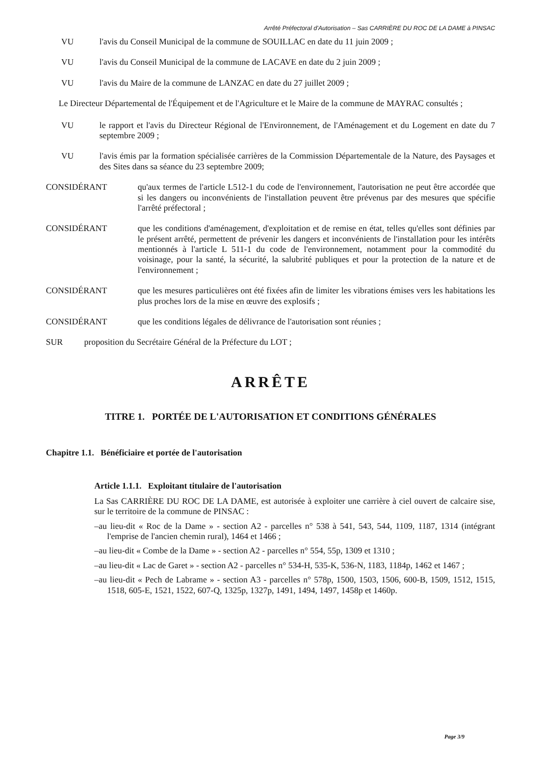Arrêté Préfectoral d'Autorisation – Sas CARRIÈRE DU ROC DE LA DAME à PINSAC
VU l'avis du Conseil Municipal de la commune de SOUILLAC en date du 11 juin 2009 ;
VU l'avis du Conseil Municipal de la commune de LACAVE en date du 2 juin 2009 ;
VU l'avis du Maire de la commune de LANZAC en date du 27 juillet 2009 ;
Le Directeur Départemental de l'Équipement et de l'Agriculture et le Maire de la commune de MAYRAC consultés ;
VU le rapport et l'avis du Directeur Régional de l'Environnement, de l'Aménagement et du Logement en date du 7 septembre 2009 ;
VU l'avis émis par la formation spécialisée carrières de la Commission Départementale de la Nature, des Paysages et des Sites dans sa séance du 23 septembre 2009;
CONSIDÉRANT qu'aux termes de l'article L512-1 du code de l'environnement, l'autorisation ne peut être accordée que si les dangers ou inconvénients de l'installation peuvent être prévenus par des mesures que spécifie l'arrêté préfectoral ;
CONSIDÉRANT que les conditions d'aménagement, d'exploitation et de remise en état, telles qu'elles sont définies par le présent arrêté, permettent de prévenir les dangers et inconvénients de l'installation pour les intérêts mentionnés à l'article L 511-1 du code de l'environnement, notamment pour la commodité du voisinage, pour la santé, la sécurité, la salubrité publiques et pour la protection de la nature et de l'environnement ;
CONSIDÉRANT que les mesures particulières ont été fixées afin de limiter les vibrations émises vers les habitations les plus proches lors de la mise en œuvre des explosifs ;
CONSIDÉRANT que les conditions légales de délivrance de l'autorisation sont réunies ;
SUR proposition du Secrétaire Général de la Préfecture du LOT ;
ARRÊTE
TITRE 1. PORTÉE DE L'AUTORISATION ET CONDITIONS GÉNÉRALES
Chapitre 1.1. Bénéficiaire et portée de l'autorisation
Article 1.1.1. Exploitant titulaire de l'autorisation
La Sas CARRIÈRE DU ROC DE LA DAME, est autorisée à exploiter une carrière à ciel ouvert de calcaire sise, sur le territoire de la commune de PINSAC :
–au lieu-dit « Roc de la Dame » - section A2 - parcelles n° 538 à 541, 543, 544, 1109, 1187, 1314 (intégrant l'emprise de l'ancien chemin rural), 1464 et 1466 ;
–au lieu-dit « Combe de la Dame » - section A2 - parcelles n° 554, 55p, 1309 et 1310 ;
–au lieu-dit « Lac de Garet » - section A2 - parcelles n° 534-H, 535-K, 536-N, 1183, 1184p, 1462 et 1467 ;
–au lieu-dit « Pech de Labrame » - section A3 - parcelles n° 578p, 1500, 1503, 1506, 600-B, 1509, 1512, 1515, 1518, 605-E, 1521, 1522, 607-Q, 1325p, 1327p, 1491, 1494, 1497, 1458p et 1460p.
Page 3/9